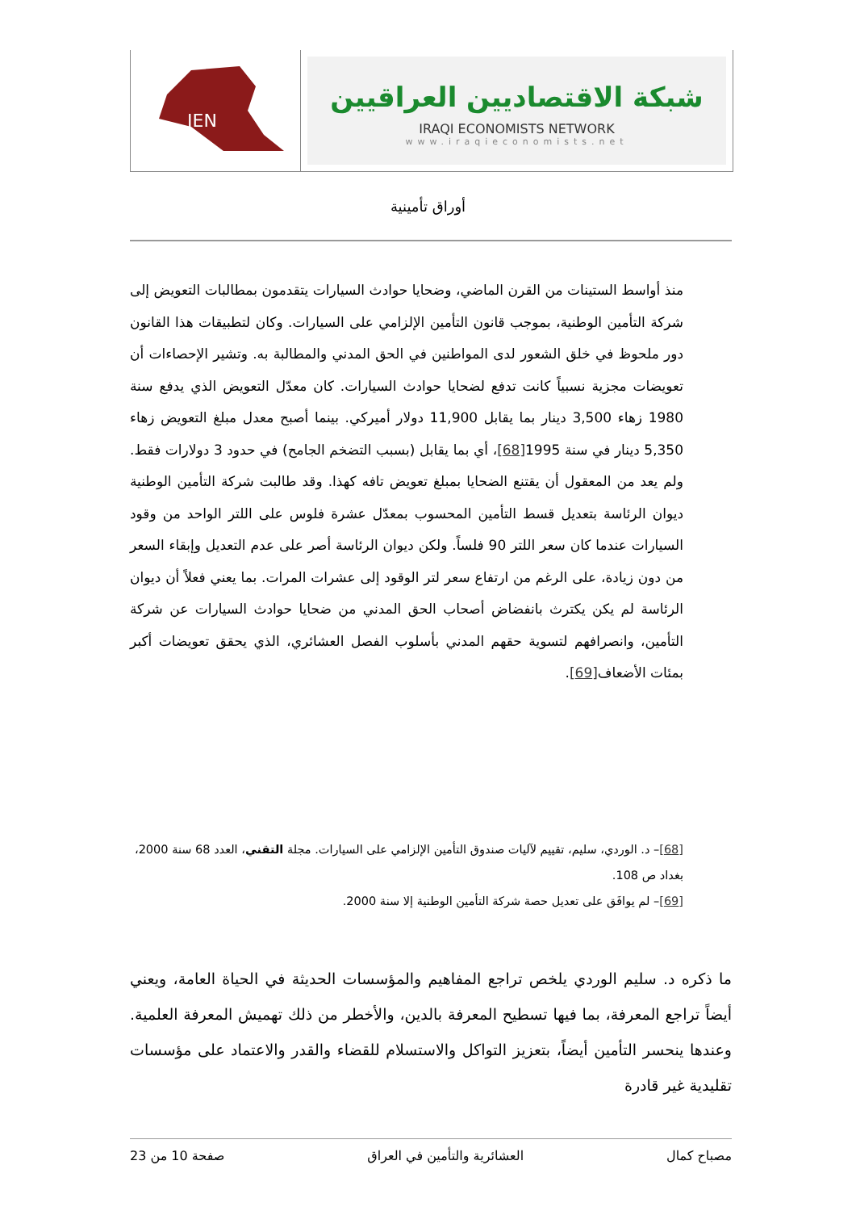IEN
شبكة الاقتصاديين العراقيين
IRAQI ECONOMISTS NETWORK
www.iraqieconomists.net
أوراق تأمينية
منذ أواسط الستينات من القرن الماضي، وضحايا حوادث السيارات يتقدمون بمطالبات التعويض إلى شركة التأمين الوطنية، بموجب قانون التأمين الإلزامي على السيارات. وكان لتطبيقات هذا القانون دور ملحوظ في خلق الشعور لدى المواطنين في الحق المدني والمطالبة به. وتشير الإحصاءات أن تعويضات مجزية نسبياً كانت تدفع لضحايا حوادث السيارات. كان معدّل التعويض الذي يدفع سنة 1980 زهاء 3,500 دينار بما يقابل 11,900 دولار أميركي. بينما أصبح معدل مبلغ التعويض زهاء 5,350 دينار في سنة 1995[68]، أي بما يقابل (بسبب التضخم الجامح) في حدود 3 دولارات فقط. ولم يعد من المعقول أن يقتنع الضحايا بمبلغ تعويض تافه كهذا. وقد طالبت شركة التأمين الوطنية ديوان الرئاسة بتعديل قسط التأمين المحسوب بمعدّل عشرة فلوس على اللتر الواحد من وقود السيارات عندما كان سعر اللتر 90 فلساً. ولكن ديوان الرئاسة أصر على عدم التعديل وإبقاء السعر من دون زيادة، على الرغم من ارتفاع سعر لتر الوقود إلى عشرات المرات. بما يعني فعلاً أن ديوان الرئاسة لم يكن يكترث بانفضاض أصحاب الحق المدني من ضحايا حوادث السيارات عن شركة التأمين، وانصرافهم لتسوية حقهم المدني بأسلوب الفصل العشائري، الذي يحقق تعويضات أكبر بمئات الأضعاف[69].
[68]– د. الوردي، سليم، تقييم لآليات صندوق التأمين الإلزامي على السيارات. مجلة التقني، العدد 68 سنة 2000، بغداد ص 108.
[69]– لم يوافَق على تعديل حصة شركة التأمين الوطنية إلا سنة 2000.
ما ذكره د. سليم الوردي يلخص تراجع المفاهيم والمؤسسات الحديثة في الحياة العامة، ويعني أيضاً تراجع المعرفة، بما فيها تسطيح المعرفة بالدين، والأخطر من ذلك تهميش المعرفة العلمية. وعندها ينحسر التأمين أيضاً، بتعزيز التواكل والاستسلام للقضاء والقدر والاعتماد على مؤسسات تقليدية غير قادرة
مصباح كمال العشائرية والتأمين في العراق صفحة 10 من 23